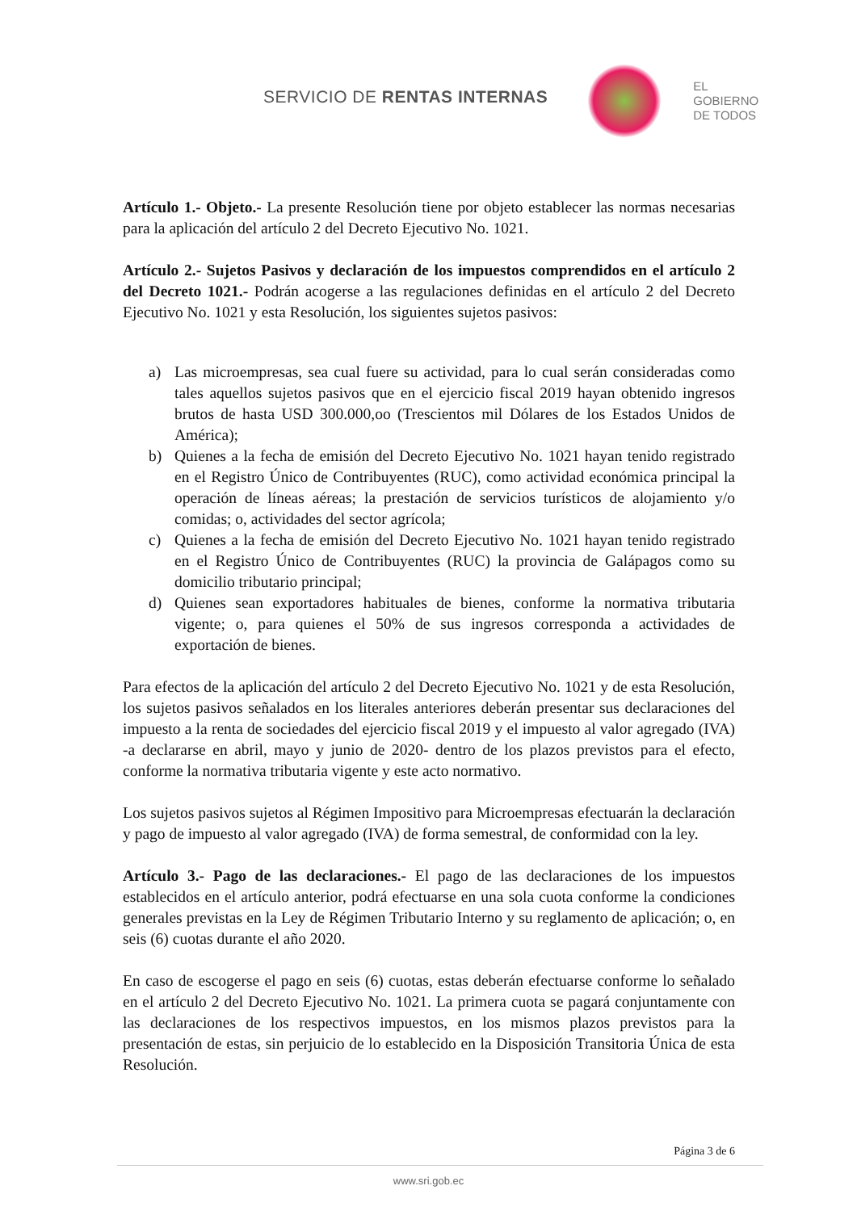SERVICIO DE RENTAS INTERNAS
EL
GOBIERNO
DE TODOS
Artículo 1.- Objeto.- La presente Resolución tiene por objeto establecer las normas necesarias para la aplicación del artículo 2 del Decreto Ejecutivo No. 1021.
Artículo 2.- Sujetos Pasivos y declaración de los impuestos comprendidos en el artículo 2 del Decreto 1021.- Podrán acogerse a las regulaciones definidas en el artículo 2 del Decreto Ejecutivo No. 1021 y esta Resolución, los siguientes sujetos pasivos:
a) Las microempresas, sea cual fuere su actividad, para lo cual serán consideradas como tales aquellos sujetos pasivos que en el ejercicio fiscal 2019 hayan obtenido ingresos brutos de hasta USD 300.000,oo (Trescientos mil Dólares de los Estados Unidos de América);
b) Quienes a la fecha de emisión del Decreto Ejecutivo No. 1021 hayan tenido registrado en el Registro Único de Contribuyentes (RUC), como actividad económica principal la operación de líneas aéreas; la prestación de servicios turísticos de alojamiento y/o comidas; o, actividades del sector agrícola;
c) Quienes a la fecha de emisión del Decreto Ejecutivo No. 1021 hayan tenido registrado en el Registro Único de Contribuyentes (RUC) la provincia de Galápagos como su domicilio tributario principal;
d) Quienes sean exportadores habituales de bienes, conforme la normativa tributaria vigente; o, para quienes el 50% de sus ingresos corresponda a actividades de exportación de bienes.
Para efectos de la aplicación del artículo 2 del Decreto Ejecutivo No. 1021 y de esta Resolución, los sujetos pasivos señalados en los literales anteriores deberán presentar sus declaraciones del impuesto a la renta de sociedades del ejercicio fiscal 2019 y el impuesto al valor agregado (IVA) -a declararse en abril, mayo y junio de 2020- dentro de los plazos previstos para el efecto, conforme la normativa tributaria vigente y este acto normativo.
Los sujetos pasivos sujetos al Régimen Impositivo para Microempresas efectuarán la declaración y pago de impuesto al valor agregado (IVA) de forma semestral, de conformidad con la ley.
Artículo 3.- Pago de las declaraciones.- El pago de las declaraciones de los impuestos establecidos en el artículo anterior, podrá efectuarse en una sola cuota conforme la condiciones generales previstas en la Ley de Régimen Tributario Interno y su reglamento de aplicación; o, en seis (6) cuotas durante el año 2020.
En caso de escogerse el pago en seis (6) cuotas, estas deberán efectuarse conforme lo señalado en el artículo 2 del Decreto Ejecutivo No. 1021. La primera cuota se pagará conjuntamente con las declaraciones de los respectivos impuestos, en los mismos plazos previstos para la presentación de estas, sin perjuicio de lo establecido en la Disposición Transitoria Única de esta Resolución.
Página 3 de 6
www.sri.gob.ec